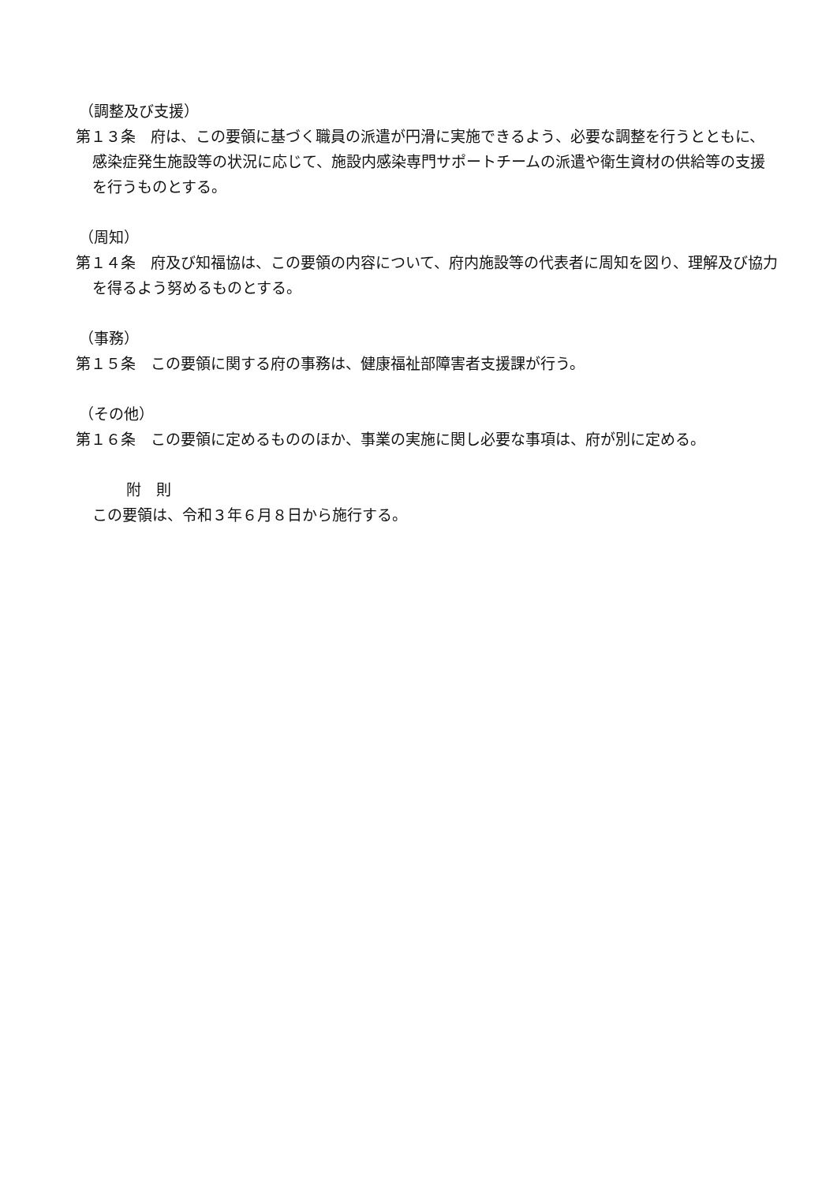（調整及び支援）
第１３条　府は、この要領に基づく職員の派遣が円滑に実施できるよう、必要な調整を行うとともに、感染症発生施設等の状況に応じて、施設内感染専門サポートチームの派遣や衛生資材の供給等の支援を行うものとする。
（周知）
第１４条　府及び知福協は、この要領の内容について、府内施設等の代表者に周知を図り、理解及び協力を得るよう努めるものとする。
（事務）
第１５条　この要領に関する府の事務は、健康福祉部障害者支援課が行う。
（その他）
第１６条　この要領に定めるもののほか、事業の実施に関し必要な事項は、府が別に定める。
附　則
この要領は、令和３年６月８日から施行する。